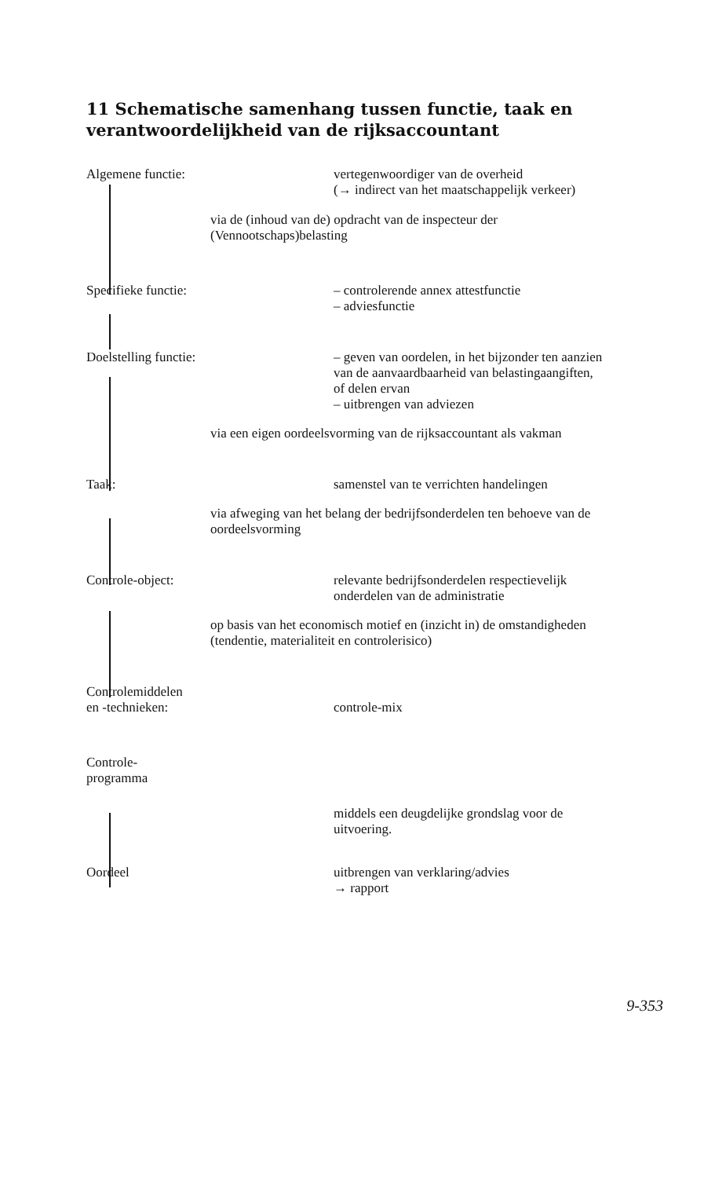11 Schematische samenhang tussen functie, taak en verantwoordelijkheid van de rijksaccountant
Algemene functie: vertegenwoordiger van de overheid
(→ indirect van het maatschappelijk verkeer)
via de (inhoud van de) opdracht van de inspecteur der (Vennootschaps)belasting
Specifieke functie: – controlerende annex attestfunctie
– adviesfunctie
Doelstelling functie: – geven van oordelen, in het bijzonder ten aanzien van de aanvaardbaarheid van belastingaangiften, of delen ervan
– uitbrengen van adviezen
via een eigen oordeelsvorming van de rijksaccountant als vakman
Taak: samenstel van te verrichten handelingen
via afweging van het belang der bedrijfsonderdelen ten behoeve van de oordeelsvorming
Controle-object: relevante bedrijfsonderdelen respectievelijk onderdelen van de administratie
op basis van het economisch motief en (inzicht in) de omstandigheden (tendentie, materialiteit en controlerisico)
Controlemiddelen
en -technieken:
controle-mix
Controle-
programma
middels een deugdelijke grondslag voor de uitvoering.
Oordeel uitbrengen van verklaring/advies
→ rapport
9-353